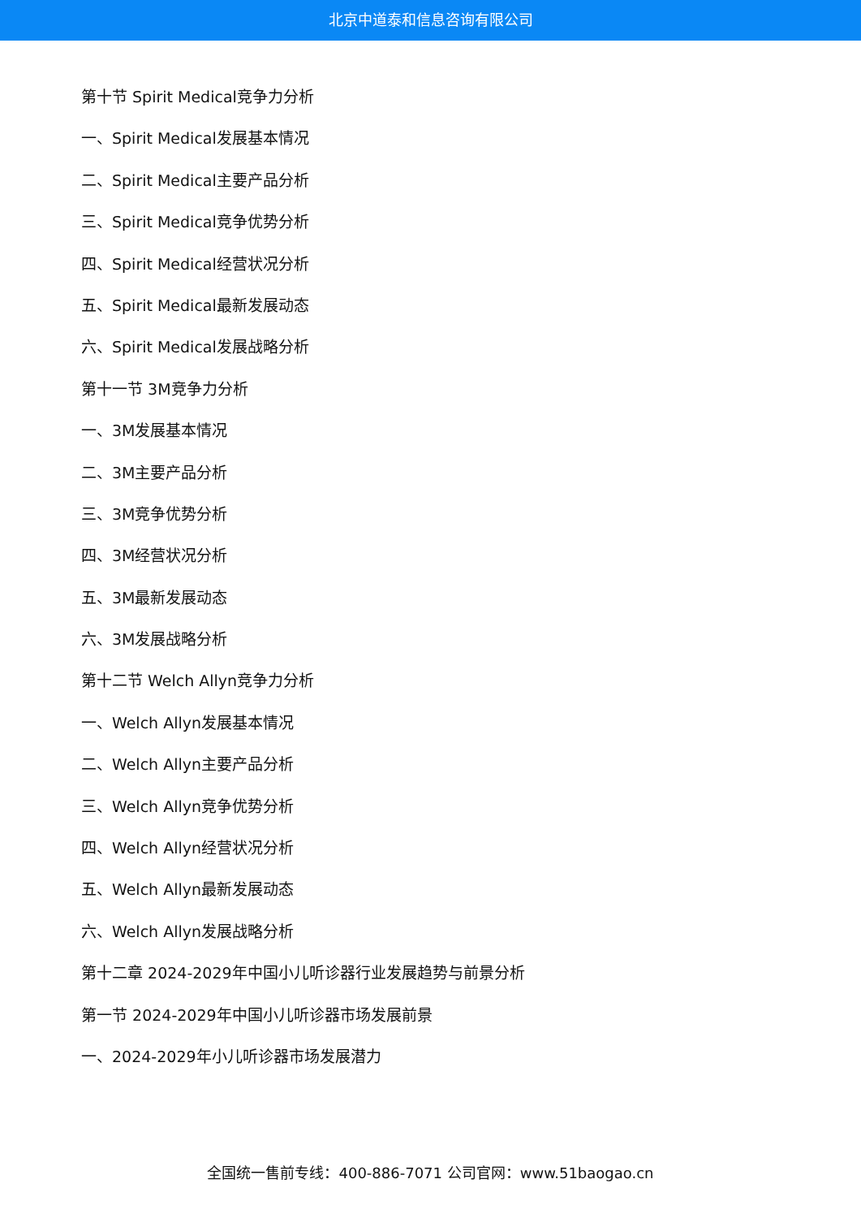北京中道泰和信息咨询有限公司
第十节 Spirit Medical竞争力分析
一、Spirit Medical发展基本情况
二、Spirit Medical主要产品分析
三、Spirit Medical竞争优势分析
四、Spirit Medical经营状况分析
五、Spirit Medical最新发展动态
六、Spirit Medical发展战略分析
第十一节 3M竞争力分析
一、3M发展基本情况
二、3M主要产品分析
三、3M竞争优势分析
四、3M经营状况分析
五、3M最新发展动态
六、3M发展战略分析
第十二节 Welch Allyn竞争力分析
一、Welch Allyn发展基本情况
二、Welch Allyn主要产品分析
三、Welch Allyn竞争优势分析
四、Welch Allyn经营状况分析
五、Welch Allyn最新发展动态
六、Welch Allyn发展战略分析
第十二章 2024-2029年中国小儿听诊器行业发展趋势与前景分析
第一节 2024-2029年中国小儿听诊器市场发展前景
一、2024-2029年小儿听诊器市场发展潜力
全国统一售前专线：400-886-7071 公司官网：www.51baogao.cn